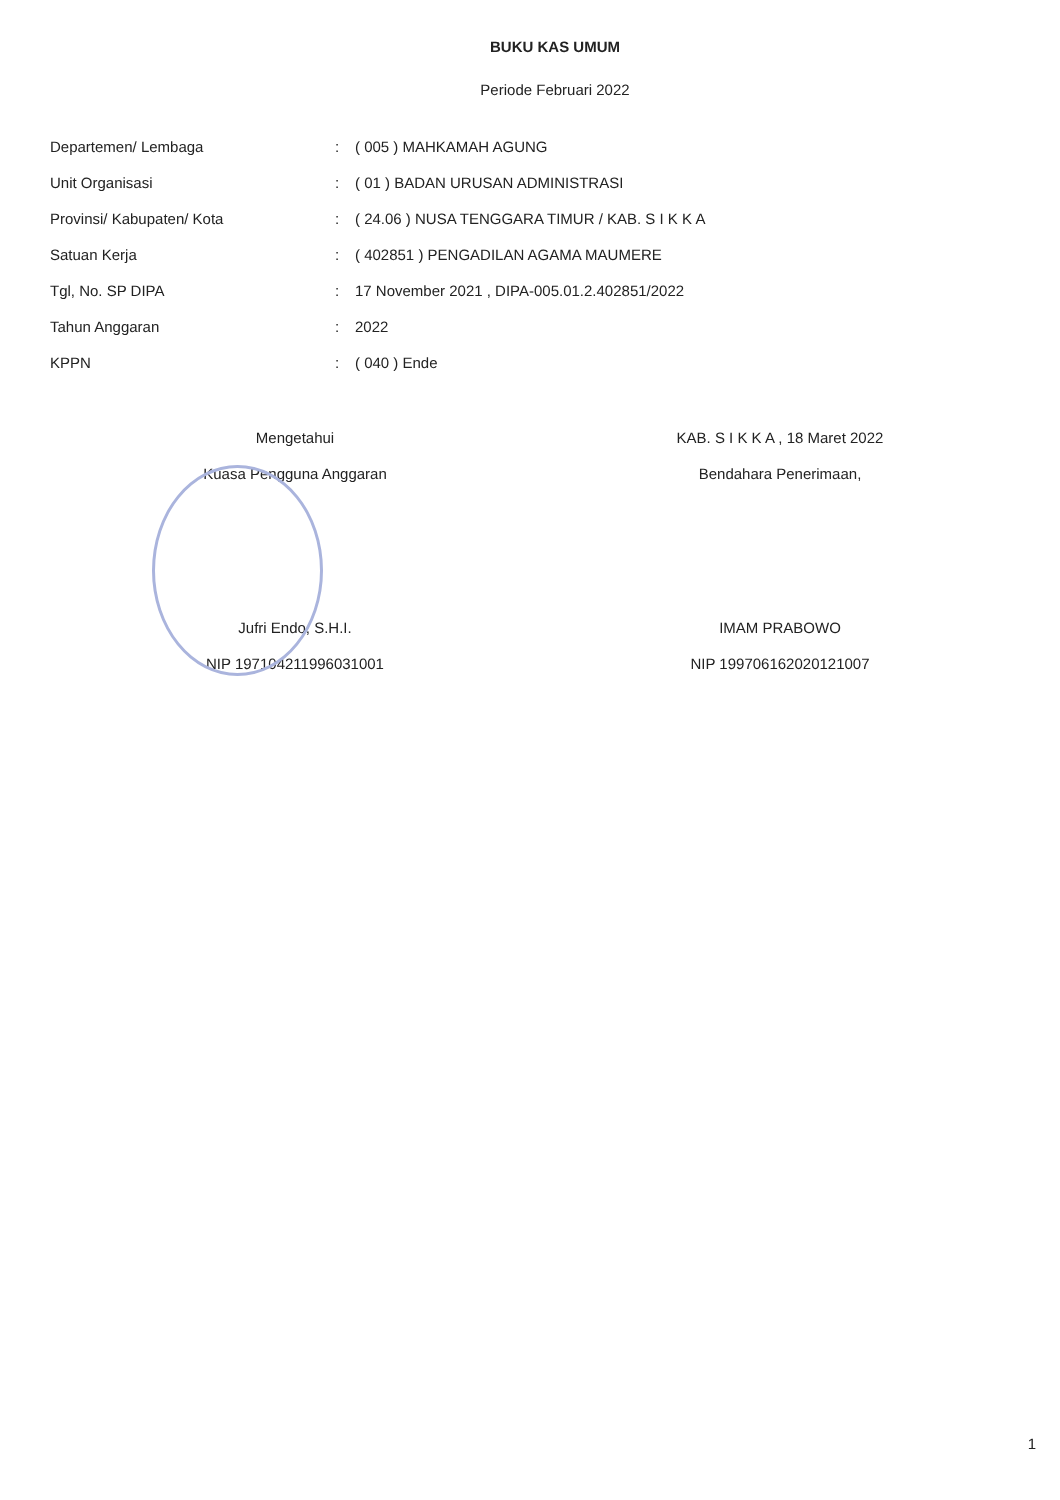BUKU KAS UMUM
Periode Februari 2022
| Departemen/ Lembaga | : | ( 005 ) MAHKAMAH AGUNG |
| Unit Organisasi | : | ( 01 ) BADAN URUSAN ADMINISTRASI |
| Provinsi/ Kabupaten/ Kota | : | ( 24.06 ) NUSA TENGGARA TIMUR / KAB. S I K K A |
| Satuan Kerja | : | ( 402851 ) PENGADILAN AGAMA MAUMERE |
| Tgl, No. SP DIPA | : | 17 November 2021 , DIPA-005.01.2.402851/2022 |
| Tahun Anggaran | : | 2022 |
| KPPN | : | ( 040 ) Ende |
Mengetahui
Kuasa Pengguna Anggaran
Jufri Endo, S.H.I.
NIP 197104211996031001
KAB. S I K K A , 18 Maret 2022
Bendahara Penerimaan,
IMAM PRABOWO
NIP 199706162020121007
1